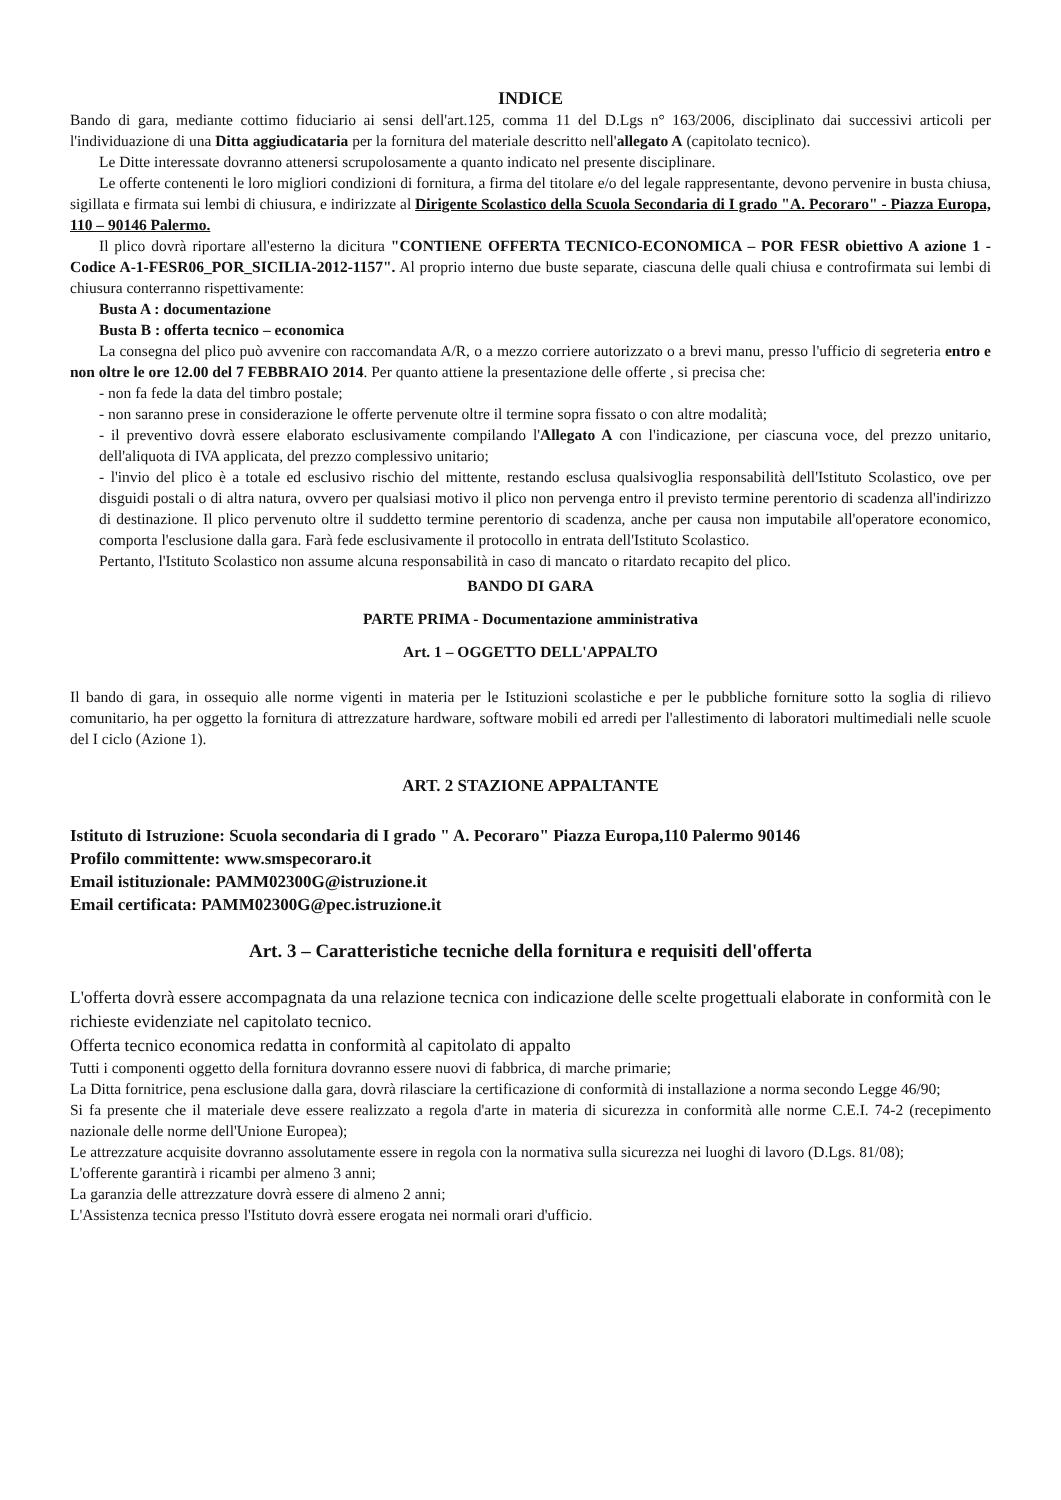INDICE
Bando di gara, mediante cottimo fiduciario ai sensi dell'art.125, comma 11 del D.Lgs n° 163/2006, disciplinato dai successivi articoli per l'individuazione di una Ditta aggiudicataria per la fornitura del materiale descritto nell'allegato A (capitolato tecnico).
Le Ditte interessate dovranno attenersi scrupolosamente a quanto indicato nel presente disciplinare.
Le offerte contenenti le loro migliori condizioni di fornitura, a firma del titolare e/o del legale rappresentante, devono pervenire in busta chiusa, sigillata e firmata sui lembi di chiusura, e indirizzate al Dirigente Scolastico della Scuola Secondaria di I grado "A. Pecoraro" - Piazza Europa, 110 – 90146 Palermo.
Il plico dovrà riportare all'esterno la dicitura "CONTIENE OFFERTA TECNICO-ECONOMICA – POR FESR obiettivo A azione 1 - Codice A-1-FESR06_POR_SICILIA-2012-1157". Al proprio interno due buste separate, ciascuna delle quali chiusa e controfirmata sui lembi di chiusura conterranno rispettivamente:
Busta A : documentazione
Busta B : offerta tecnico – economica
La consegna del plico può avvenire con raccomandata A/R, o a mezzo corriere autorizzato o a brevi manu, presso l'ufficio di segreteria entro e non oltre le ore 12.00 del 7 FEBBRAIO 2014. Per quanto attiene la presentazione delle offerte , si precisa che:
- non fa fede la data del timbro postale;
- non saranno prese in considerazione le offerte pervenute oltre il termine sopra fissato o con altre modalità;
- il preventivo dovrà essere elaborato esclusivamente compilando l'Allegato A con l'indicazione, per ciascuna voce, del prezzo unitario, dell'aliquota di IVA applicata, del prezzo complessivo unitario;
- l'invio del plico è a totale ed esclusivo rischio del mittente, restando esclusa qualsivoglia responsabilità dell'Istituto Scolastico, ove per disguidi postali o di altra natura, ovvero per qualsiasi motivo il plico non pervenga entro il previsto termine perentorio di scadenza all'indirizzo di destinazione. Il plico pervenuto oltre il suddetto termine perentorio di scadenza, anche per causa non imputabile all'operatore economico, comporta l'esclusione dalla gara. Farà fede esclusivamente il protocollo in entrata dell'Istituto Scolastico.
Pertanto, l'Istituto Scolastico non assume alcuna responsabilità in caso di mancato o ritardato recapito del plico.
BANDO DI GARA
PARTE PRIMA - Documentazione amministrativa
Art. 1 – OGGETTO DELL'APPALTO
Il bando di gara, in ossequio alle norme vigenti in materia per le Istituzioni scolastiche e per le pubbliche forniture sotto la soglia di rilievo comunitario, ha per oggetto la fornitura di attrezzature hardware, software mobili ed arredi per l'allestimento di laboratori multimediali nelle scuole del I ciclo (Azione 1).
ART. 2 STAZIONE APPALTANTE
Istituto di Istruzione: Scuola secondaria di I grado " A. Pecoraro" Piazza Europa,110 Palermo 90146
Profilo committente: www.smspecoraro.it
Email istituzionale: PAMM02300G@istruzione.it
Email certificata: PAMM02300G@pec.istruzione.it
Art. 3 – Caratteristiche tecniche della fornitura e requisiti dell'offerta
L'offerta dovrà essere accompagnata da una relazione tecnica con indicazione delle scelte progettuali elaborate in conformità con le richieste evidenziate nel capitolato tecnico.
Offerta tecnico economica redatta in conformità al capitolato di appalto
Tutti i componenti oggetto della fornitura dovranno essere nuovi di fabbrica, di marche primarie;
La Ditta fornitrice, pena esclusione dalla gara, dovrà rilasciare la certificazione di conformità di installazione a norma secondo Legge 46/90;
Si fa presente che il materiale deve essere realizzato a regola d'arte in materia di sicurezza in conformità alle norme C.E.I. 74-2 (recepimento nazionale delle norme dell'Unione Europea);
Le attrezzature acquisite dovranno assolutamente essere in regola con la normativa sulla sicurezza nei luoghi di lavoro (D.Lgs. 81/08);
L'offerente garantirà i ricambi per almeno 3 anni;
La garanzia delle attrezzature dovrà essere di almeno 2 anni;
L'Assistenza tecnica presso l'Istituto dovrà essere erogata nei normali orari d'ufficio.